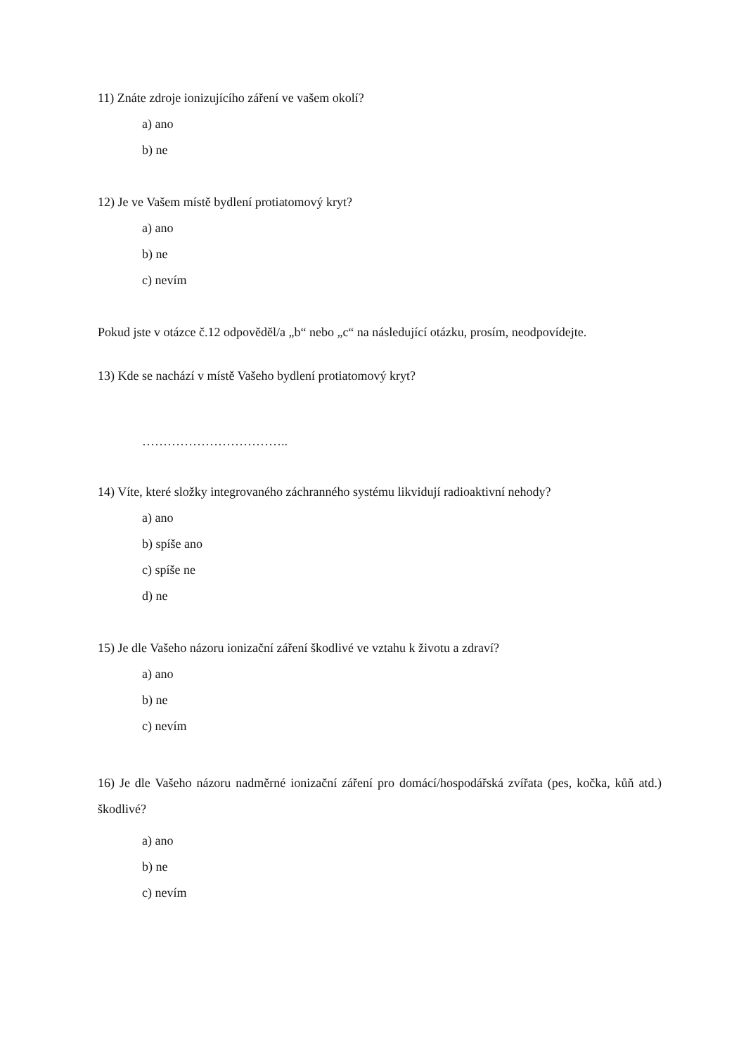11) Znáte zdroje ionizujícího záření ve vašem okolí?
a) ano
b) ne
12) Je ve Vašem místě bydlení protiatomový kryt?
a) ano
b) ne
c) nevím
Pokud jste v otázce č.12 odpověděl/a „b“ nebo „c“ na následující otázku, prosím, neodpovídejte.
13) Kde se nachází v místě Vašeho bydlení protiatomový kryt?
……………………………..
14) Víte, které složky integrovaného záchranného systému likvidují radioaktivní nehody?
a) ano
b) spíše ano
c) spíše ne
d) ne
15) Je dle Vašeho názoru ionizační záření škodlivé ve vztahu k životu a zdraví?
a) ano
b) ne
c) nevím
16) Je dle Vašeho názoru nadměrné ionizační záření pro domácí/hospodářská zvířata (pes, kočka, kůň atd.) škodlivé?
a) ano
b) ne
c) nevím